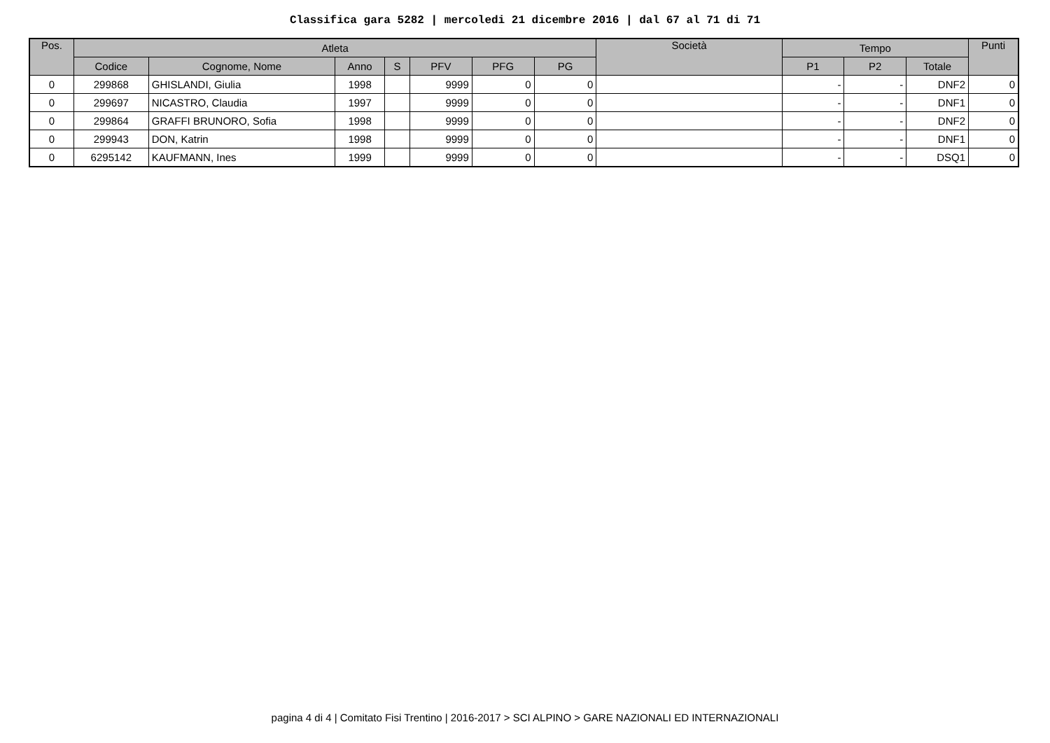Classifica gara 5282 | mercoledi 21 dicembre 2016 | dal 67 al 71 di 71
| Pos. | Atleta | | | | | | | Società | Tempo | | | Punti |
| --- | --- | --- | --- | --- | --- | --- | --- | --- | --- | --- | --- | --- |
| | Codice | Cognome, Nome | Anno | S | PFV | PFG | PG | | P1 | P2 | Totale | |
| 0 | 299868 | GHISLANDI, Giulia | 1998 | | 9999 | 0 | 0 | | - | - | DNF2 | 0 |
| 0 | 299697 | NICASTRO, Claudia | 1997 | | 9999 | 0 | 0 | | - | - | DNF1 | 0 |
| 0 | 299864 | GRAFFI BRUNORO, Sofia | 1998 | | 9999 | 0 | 0 | | - | - | DNF2 | 0 |
| 0 | 299943 | DON, Katrin | 1998 | | 9999 | 0 | 0 | | - | - | DNF1 | 0 |
| 0 | 6295142 | KAUFMANN, Ines | 1999 | | 9999 | 0 | 0 | | - | - | DSQ1 | 0 |
pagina 4 di 4 | Comitato Fisi Trentino | 2016-2017 > SCI ALPINO > GARE NAZIONALI ED INTERNAZIONALI